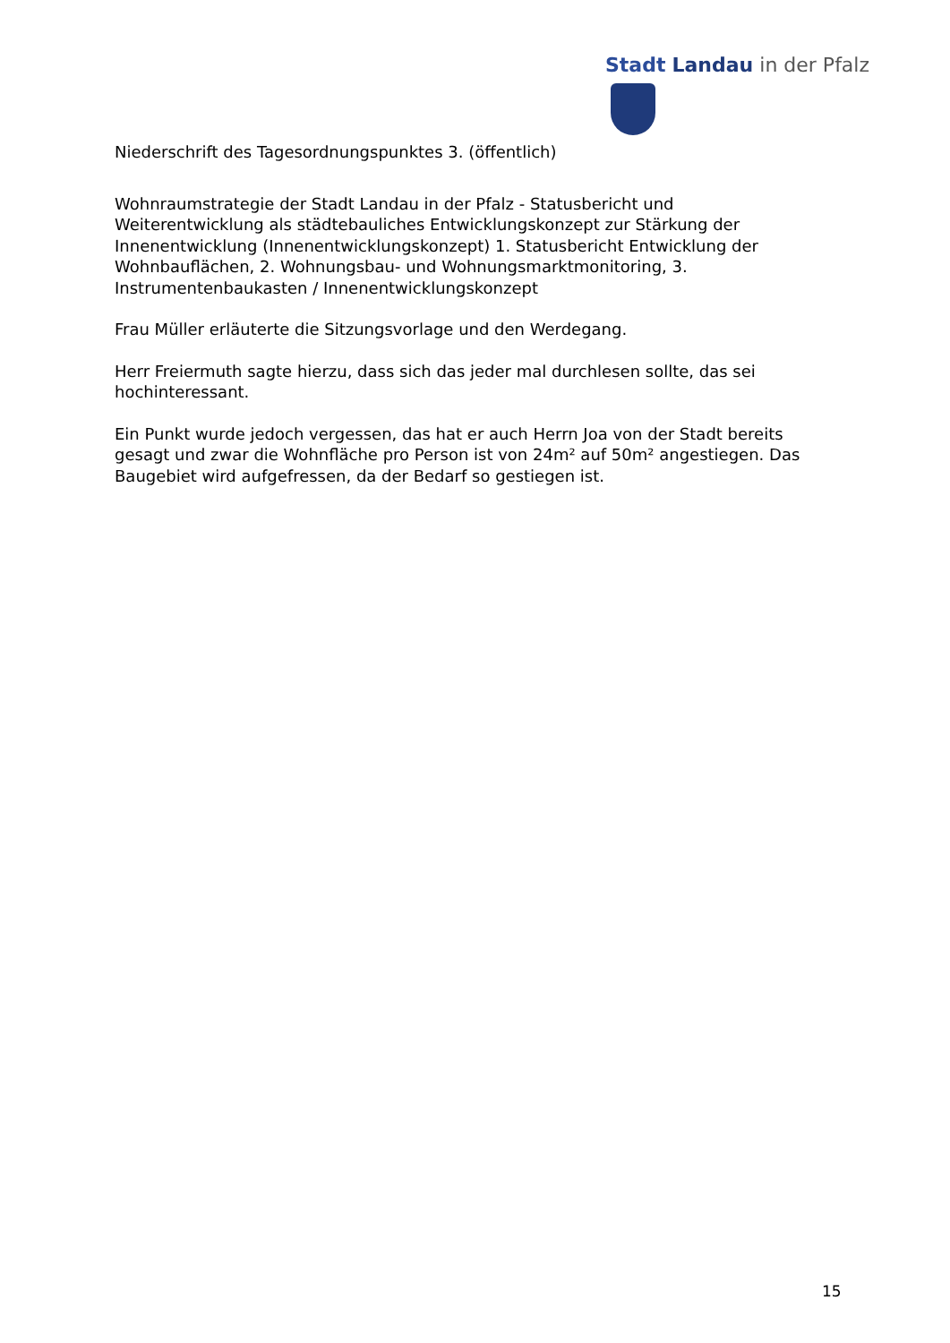Stadt Landau in der Pfalz
Niederschrift des Tagesordnungspunktes 3. (öffentlich)
Wohnraumstrategie der Stadt Landau in der Pfalz - Statusbericht und Weiterentwicklung als städtebauliches Entwicklungskonzept zur Stärkung der Innenentwicklung (Innenentwicklungskonzept) 1. Statusbericht Entwicklung der Wohnbauflächen, 2. Wohnungsbau- und Wohnungsmarktmonitoring, 3. Instrumentenbaukasten / Innenentwicklungskonzept
Frau Müller erläuterte die Sitzungsvorlage und den Werdegang.
Herr Freiermuth sagte hierzu, dass sich das jeder mal durchlesen sollte, das sei hochinteressant.
Ein Punkt wurde jedoch vergessen, das hat er auch Herrn Joa von der Stadt bereits gesagt und zwar die Wohnfläche pro Person ist von 24m² auf 50m² angestiegen. Das Baugebiet wird aufgefressen, da der Bedarf so gestiegen ist.
15